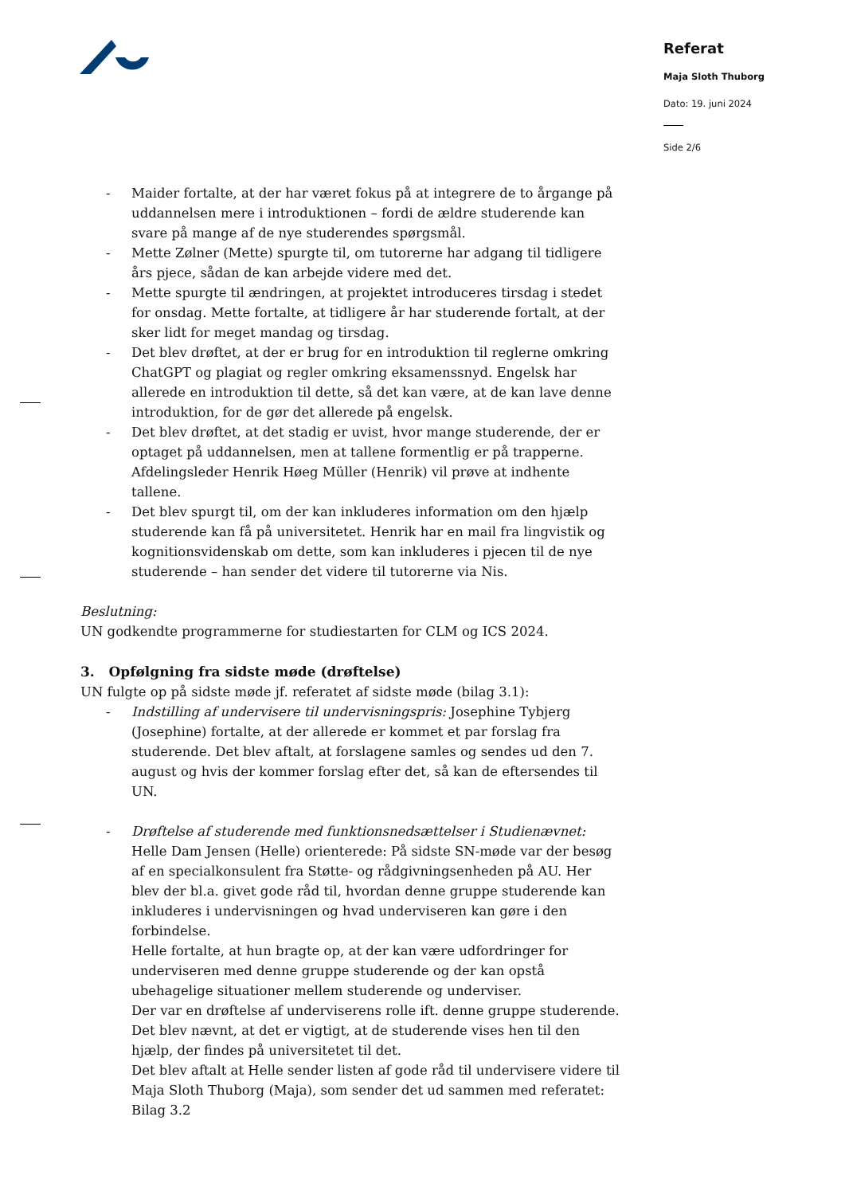Referat
Maja Sloth Thuborg
Dato: 19. juni 2024
Side 2/6
- Maider fortalte, at der har været fokus på at integrere de to årgange på uddannelsen mere i introduktionen – fordi de ældre studerende kan svare på mange af de nye studerendes spørgsmål.
- Mette Zølner (Mette) spurgte til, om tutorerne har adgang til tidligere års pjece, sådan de kan arbejde videre med det.
- Mette spurgte til ændringen, at projektet introduceres tirsdag i stedet for onsdag. Mette fortalte, at tidligere år har studerende fortalt, at der sker lidt for meget mandag og tirsdag.
- Det blev drøftet, at der er brug for en introduktion til reglerne omkring ChatGPT og plagiat og regler omkring eksamenssnyd. Engelsk har allerede en introduktion til dette, så det kan være, at de kan lave denne introduktion, for de gør det allerede på engelsk.
- Det blev drøftet, at det stadig er uvist, hvor mange studerende, der er optaget på uddannelsen, men at tallene formentlig er på trapperne. Afdelingsleder Henrik Høeg Müller (Henrik) vil prøve at indhente tallene.
- Det blev spurgt til, om der kan inkluderes information om den hjælp studerende kan få på universitetet. Henrik har en mail fra lingvistik og kognitionsvidenskab om dette, som kan inkluderes i pjecen til de nye studerende – han sender det videre til tutorerne via Nis.
Beslutning:
UN godkendte programmerne for studiestarten for CLM og ICS 2024.
3. Opfølgning fra sidste møde (drøftelse)
UN fulgte op på sidste møde jf. referatet af sidste møde (bilag 3.1):
- Indstilling af undervisere til undervisningspris: Josephine Tybjerg (Josephine) fortalte, at der allerede er kommet et par forslag fra studerende. Det blev aftalt, at forslagene samles og sendes ud den 7. august og hvis der kommer forslag efter det, så kan de eftersendes til UN.
- Drøftelse af studerende med funktionsnedsættelser i Studienævnet: Helle Dam Jensen (Helle) orienterede: På sidste SN-møde var der besøg af en specialkonsulent fra Støtte- og rådgivningsenheden på AU. Her blev der bl.a. givet gode råd til, hvordan denne gruppe studerende kan inkluderes i undervisningen og hvad underviseren kan gøre i den forbindelse.
Helle fortalte, at hun bragte op, at der kan være udfordringer for underviseren med denne gruppe studerende og der kan opstå ubehagelige situationer mellem studerende og underviser.
Der var en drøftelse af underviserens rolle ift. denne gruppe studerende.
Det blev nævnt, at det er vigtigt, at de studerende vises hen til den hjælp, der findes på universitetet til det.
Det blev aftalt at Helle sender listen af gode råd til undervisere videre til Maja Sloth Thuborg (Maja), som sender det ud sammen med referatet: Bilag 3.2